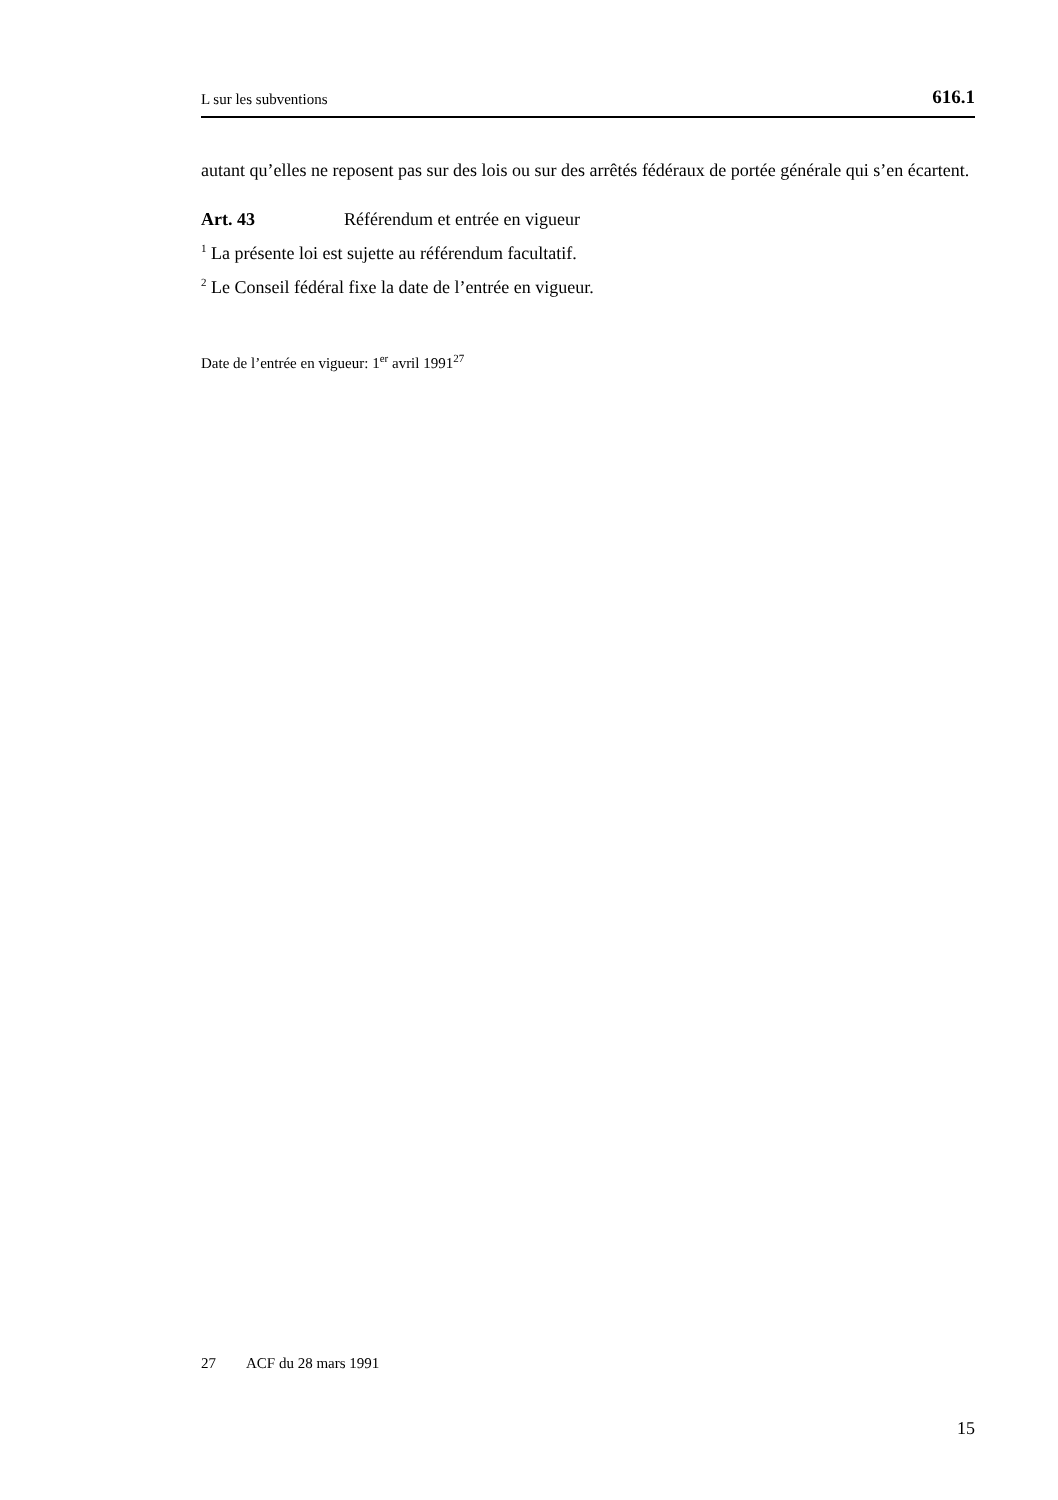L sur les subventions 616.1
autant qu’elles ne reposent pas sur des lois ou sur des arrêtés fédéraux de portée générale qui s’en écartent.
Art. 43 Référendum et entrée en vigueur
<sup>1</sup> La présente loi est sujette au référendum facultatif.
<sup>2</sup> Le Conseil fédéral fixe la date de l’entrée en vigueur.
Date de l’entrée en vigueur: 1<sup>er</sup> avril 1991<sup>27</sup>
27 ACF du 28 mars 1991
15